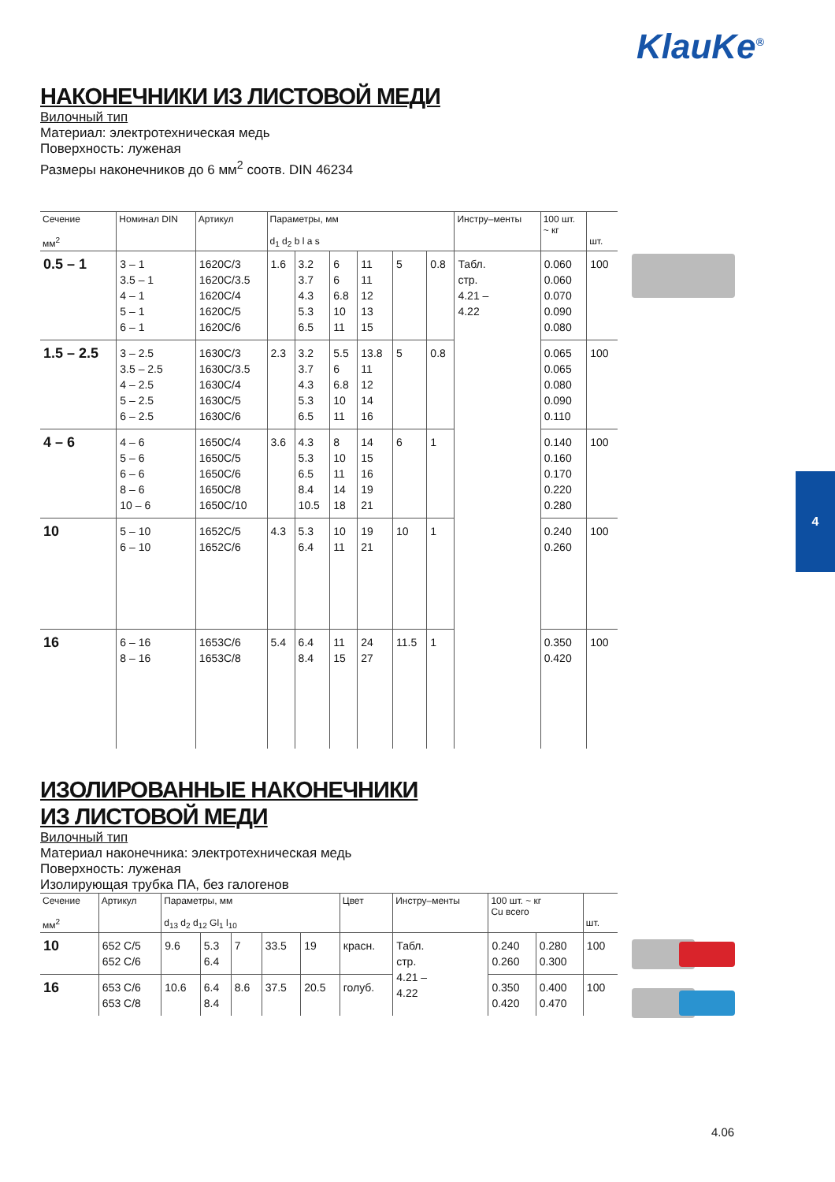KlauKe<sup>®</sup>
НАКОНЕЧНИКИ ИЗ ЛИСТОВОЙ МЕДИ
Вилочный тип
Материал: электротехническая медь
Поверхность: луженая
Размеры наконечников до 6 мм<sup>2</sup> соотв. DIN 46234
| Сечение мм<sup>2</sup> | Номинал DIN | Артикул | Параметры, мм d<sub>1</sub> d<sub>2</sub> b l a s | | | | | | Инстру–менты | 100 шт. ~ кг | шт. |
| --- | --- | --- | --- | --- | --- | --- | --- | --- | --- | --- | --- |
| 0.5 – 1 | 3 – 1 3.5 – 1 4 – 1 5 – 1 6 – 1 | 1620C/3 1620C/3.5 1620C/4 1620C/5 1620C/6 | 1.6 | 3.2 3.7 4.3 5.3 6.5 | 6 6 6.8 10 11 | 11 11 12 13 15 | 5 | 0.8 | Табл. стр. 4.21 – 4.22 | 0.060 0.060 0.070 0.090 0.080 | 100 |
| 1.5 – 2.5 | 3 – 2.5 3.5 – 2.5 4 – 2.5 5 – 2.5 6 – 2.5 | 1630C/3 1630C/3.5 1630C/4 1630C/5 1630C/6 | 2.3 | 3.2 3.7 4.3 5.3 6.5 | 5.5 6 6.8 10 11 | 13.8 11 12 14 16 | 5 | 0.8 | | 0.065 0.065 0.080 0.090 0.110 | 100 |
| 4 – 6 | 4 – 6 5 – 6 6 – 6 8 – 6 10 – 6 | 1650C/4 1650C/5 1650C/6 1650C/8 1650C/10 | 3.6 | 4.3 5.3 6.5 8.4 10.5 | 8 10 11 14 18 | 14 15 16 19 21 | 6 | 1 | | 0.140 0.160 0.170 0.220 0.280 | 100 |
| 10 | 5 – 10 6 – 10 | 1652C/5 1652C/6 | 4.3 | 5.3 6.4 | 10 11 | 19 21 | 10 | 1 | | 0.240 0.260 | 100 |
| 16 | 6 – 16 8 – 16 | 1653C/6 1653C/8 | 5.4 | 6.4 8.4 | 11 15 | 24 27 | 11.5 | 1 | | 0.350 0.420 | 100 |
ИЗОЛИРОВАННЫЕ НАКОНЕЧНИКИ
ИЗ ЛИСТОВОЙ МЕДИ
Вилочный тип
Материал наконечника: электротехническая медь
Поверхность: луженая
Изолирующая трубка ПА, без галогенов
| Сечение мм<sup>2</sup> | Артикул | Параметры, мм d<sub>13</sub> d<sub>2</sub> d<sub>12</sub> Gl<sub>1</sub> l<sub>10</sub> | | | | | Цвет | Инстру–менты | 100 шт. ~ кг Cu всего | | шт. |
| --- | --- | --- | --- | --- | --- | --- | --- | --- | --- | --- | --- |
| 10 | 652 C/5 652 C/6 | 9.6 | 5.3 6.4 | 7 | 33.5 | 19 | красн. | Табл. стр. 4.21 – 4.22 | 0.240 0.260 | 0.280 0.300 | 100 |
| 16 | 653 C/6 653 C/8 | 10.6 | 6.4 8.4 | 8.6 | 37.5 | 20.5 | голуб. | | 0.350 0.420 | 0.400 0.470 | 100 |
4
4.06